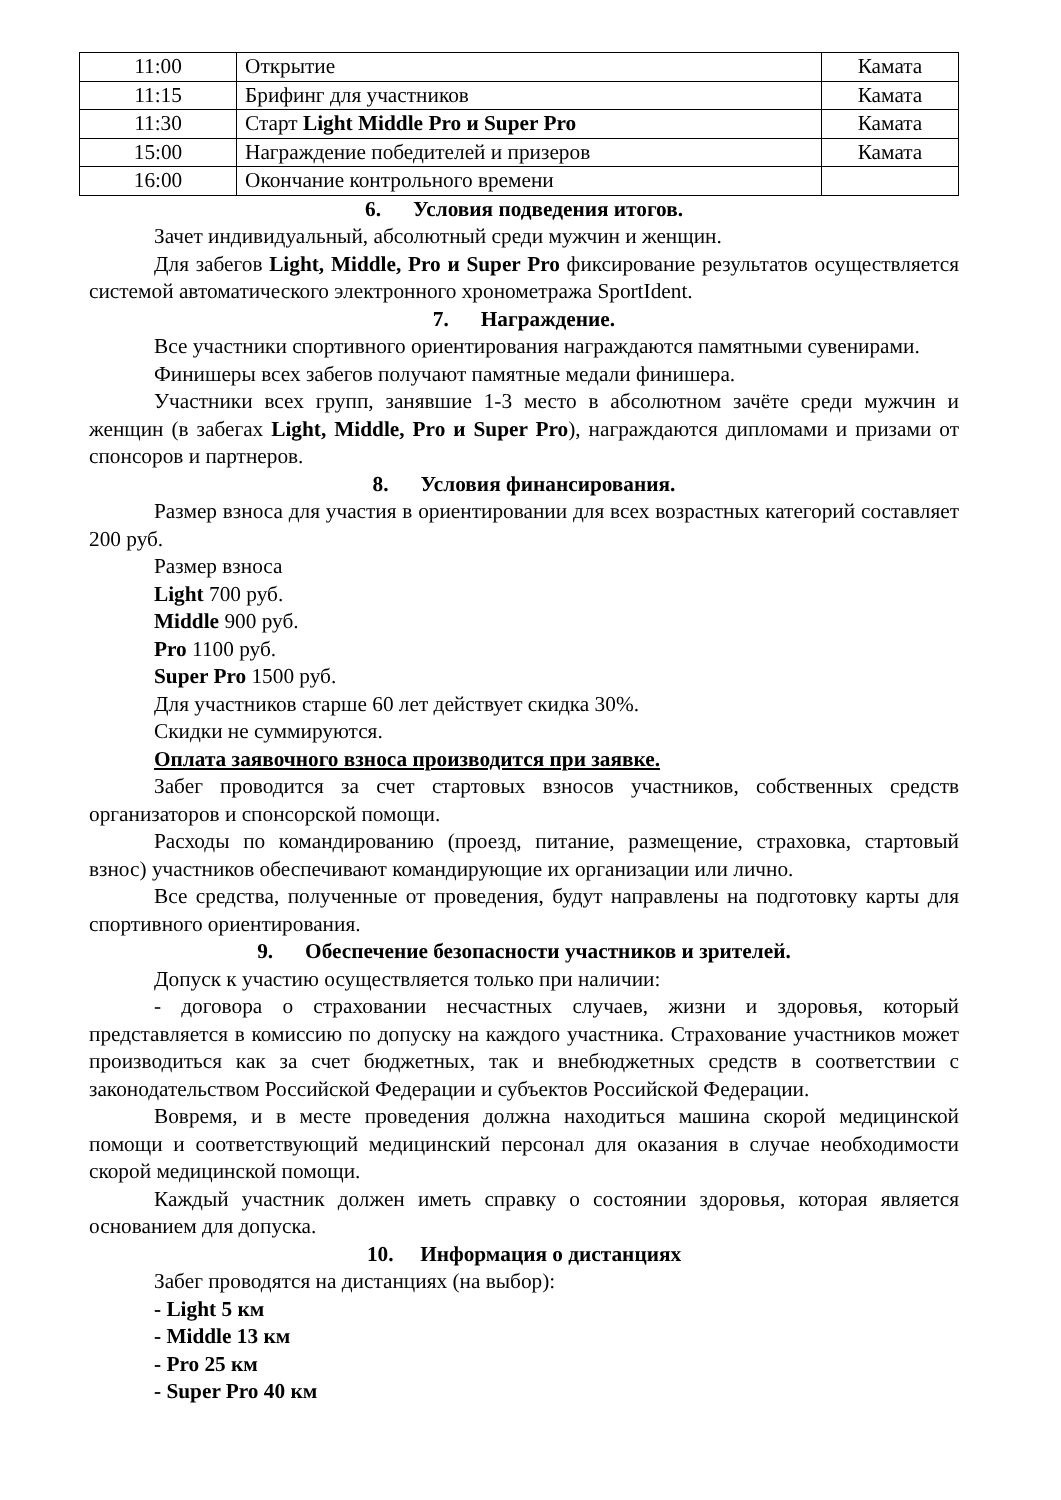| 11:00 | Открытие | Камата |
| 11:15 | Брифинг для участников | Камата |
| 11:30 | Старт Light Middle Pro и Super Pro | Камата |
| 15:00 | Награждение победителей и призеров | Камата |
| 16:00 | Окончание контрольного времени | |
6. Условия подведения итогов.
Зачет индивидуальный, абсолютный среди мужчин и женщин.
Для забегов Light, Middle, Pro и Super Pro фиксирование результатов осуществляется системой автоматического электронного хронометража SportIdent.
7. Награждение.
Все участники спортивного ориентирования награждаются памятными сувенирами.
Финишеры всех забегов получают памятные медали финишера.
Участники всех групп, занявшие 1-3 место в абсолютном зачёте среди мужчин и женщин (в забегах Light, Middle, Pro и Super Pro), награждаются дипломами и призами от спонсоров и партнеров.
8. Условия финансирования.
Размер взноса для участия в ориентировании для всех возрастных категорий составляет 200 руб.
Размер взноса
Light 700 руб.
Middle 900 руб.
Pro 1100 руб.
Super Pro 1500 руб.
Для участников старше 60 лет действует скидка 30%.
Скидки не суммируются.
Оплата заявочного взноса производится при заявке.
Забег проводится за счет стартовых взносов участников, собственных средств организаторов и спонсорской помощи.
Расходы по командированию (проезд, питание, размещение, страховка, стартовый взнос) участников обеспечивают командирующие их организации или лично.
Все средства, полученные от проведения, будут направлены на подготовку карты для спортивного ориентирования.
9. Обеспечение безопасности участников и зрителей.
Допуск к участию осуществляется только при наличии:
- договора о страховании несчастных случаев, жизни и здоровья, который представляется в комиссию по допуску на каждого участника. Страхование участников может производиться как за счет бюджетных, так и внебюджетных средств в соответствии с законодательством Российской Федерации и субъектов Российской Федерации.
Вовремя, и в месте проведения должна находиться машина скорой медицинской помощи и соответствующий медицинский персонал для оказания в случае необходимости скорой медицинской помощи.
Каждый участник должен иметь справку о состоянии здоровья, которая является основанием для допуска.
10. Информация о дистанциях
Забег проводятся на дистанциях (на выбор):
- Light 5 км
- Middle 13 км
- Pro 25 км
- Super Pro 40 км